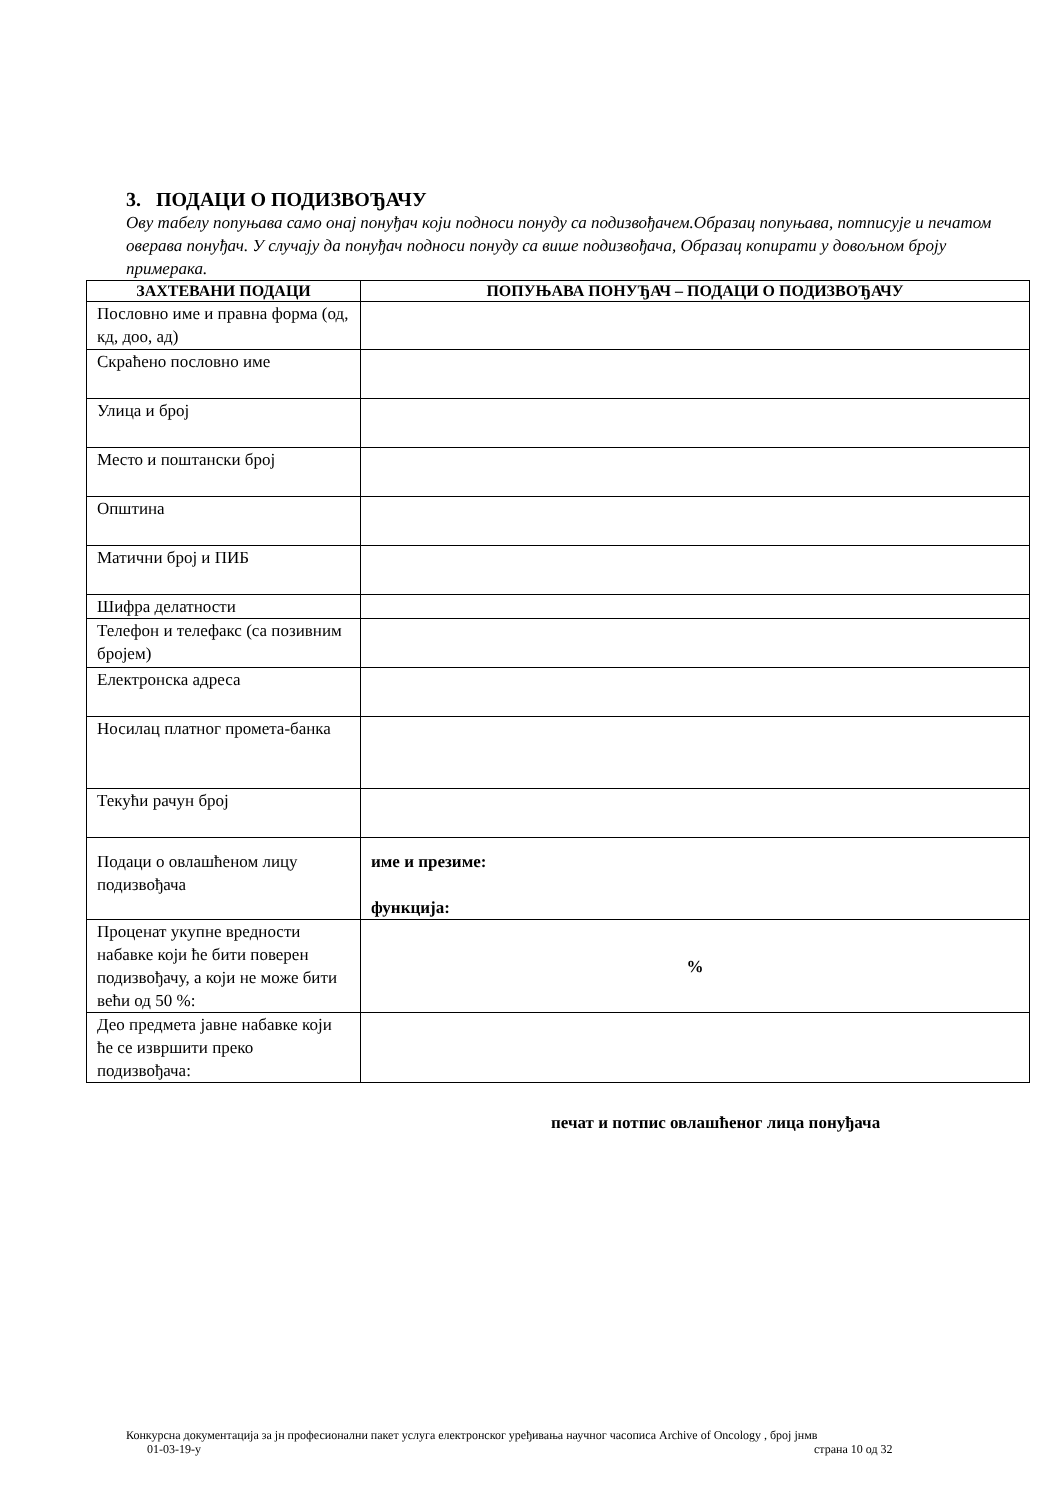3. ПОДАЦИ О ПОДИЗВОЂАЧУ
Ову табелу попуњава само онај понуђач који подноси понуду са подизвођачем.Образац попуњава, потписује и печатом оверава понуђач. У случају да понуђач подноси понуду са више подизвођача, Образац копирати у довољном броју примерака.
| ЗАХТЕВАНИ ПОДАЦИ | ПОПУЊАВА ПОНУЂАЧ – ПОДАЦИ О ПОДИЗВОЂАЧУ |
| --- | --- |
| Пословно име и правна форма (од, кд, доо, ад) | |
| Скраћено пословно име | |
| Улица и број | |
| Место и поштански број | |
| Општина | |
| Матични број и ПИБ | |
| Шифра делатности | |
| Телефон и телефакс (са позивним бројем) | |
| Електронска адреса | |
| Носилац платног промета-банка | |
| Текући рачун број | |
| Подаци о овлашћеном лицу подизвођача | име и презиме: функција: |
| Проценат укупне вредности набавке који ће бити поверен подизвођачу, а који не може бити већи од 50 %: | % |
| Део предмета јавне набавке који ће се извршити преко подизвођача: | |
печат и потпис овлашћеног лица понуђача
Конкурсна документација за јн професионални пакет услуга електронског уређивања научног часописа Archive of Oncology , број јнмв
01-03-19-у страна 10 од 32